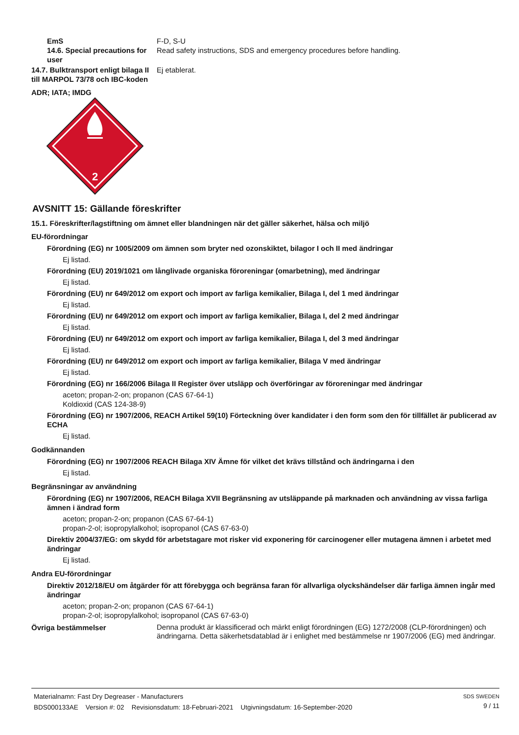EmS F-D, S-U
14.6. Special precautions for user
Read safety instructions, SDS and emergency procedures before handling.
14.7. Bulktransport enligt bilaga II till MARPOL 73/78 och IBC-koden
Ej etablerat.
ADR; IATA; IMDG
2
AVSNITT 15: Gällande föreskrifter
15.1. Föreskrifter/lagstiftning om ämnet eller blandningen när det gäller säkerhet, hälsa och miljö
EU-förordningar
Förordning (EG) nr 1005/2009 om ämnen som bryter ned ozonskiktet, bilagor I och II med ändringar
Ej listad.
Förordning (EU) 2019/1021 om långlivade organiska föroreningar (omarbetning), med ändringar
Ej listad.
Förordning (EU) nr 649/2012 om export och import av farliga kemikalier, Bilaga I, del 1 med ändringar
Ej listad.
Förordning (EU) nr 649/2012 om export och import av farliga kemikalier, Bilaga I, del 2 med ändringar
Ej listad.
Förordning (EU) nr 649/2012 om export och import av farliga kemikalier, Bilaga I, del 3 med ändringar
Ej listad.
Förordning (EU) nr 649/2012 om export och import av farliga kemikalier, Bilaga V med ändringar
Ej listad.
Förordning (EG) nr 166/2006 Bilaga II Register över utsläpp och överföringar av föroreningar med ändringar
aceton; propan-2-on; propanon (CAS 67-64-1)
Koldioxid (CAS 124-38-9)
Förordning (EG) nr 1907/2006, REACH Artikel 59(10) Förteckning över kandidater i den form som den för tillfället är publicerad av ECHA
Ej listad.
Godkännanden
Förordning (EG) nr 1907/2006 REACH Bilaga XIV Ämne för vilket det krävs tillstånd och ändringarna i den
Ej listad.
Begränsningar av användning
Förordning (EG) nr 1907/2006, REACH Bilaga XVII Begränsning av utsläppande på marknaden och användning av vissa farliga ämnen i ändrad form
aceton; propan-2-on; propanon (CAS 67-64-1)
propan-2-ol; isopropylalkohol; isopropanol (CAS 67-63-0)
Direktiv 2004/37/EG: om skydd för arbetstagare mot risker vid exponering för carcinogener eller mutagena ämnen i arbetet med ändringar
Ej listad.
Andra EU-förordningar
Direktiv 2012/18/EU om åtgärder för att förebygga och begränsa faran för allvarliga olyckshändelser där farliga ämnen ingår med ändringar
aceton; propan-2-on; propanon (CAS 67-64-1)
propan-2-ol; isopropylalkohol; isopropanol (CAS 67-63-0)
Övriga bestämmelser
Denna produkt är klassificerad och märkt enligt förordningen (EG) 1272/2008 (CLP-förordningen) och ändringarna. Detta säkerhetsdatablad är i enlighet med bestämmelse nr 1907/2006 (EG) med ändringar.
Materialnamn: Fast Dry Degreaser - Manufacturers
BDS000133AE Version #: 02 Revisionsdatum: 18-Februari-2021 Utgivningsdatum: 16-September-2020
SDS SWEDEN
9 / 11